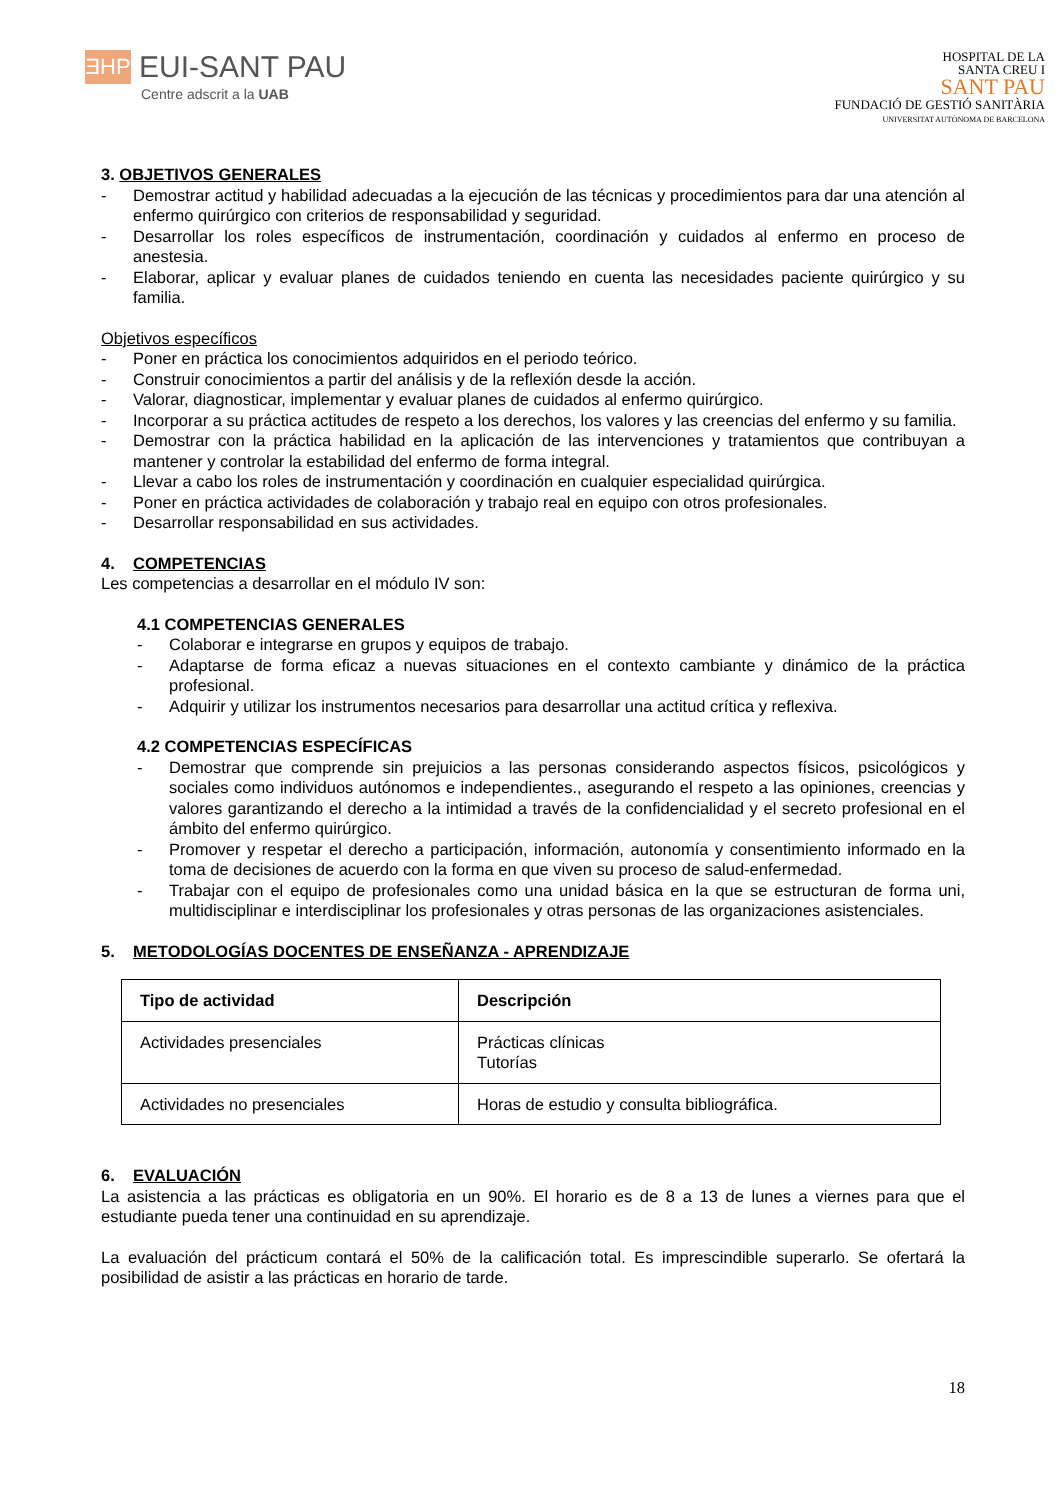ƎHP
EUI-SANT PAU
Centre adscrit a la UAB
HOSPITAL DE LA
SANTA CREU I
SANT PAU
FUNDACIÓ DE GESTIÓ SANITÀRIA
UNIVERSITAT AUTÒNOMA DE BARCELONA
3. OBJETIVOS GENERALES
- Demostrar actitud y habilidad adecuadas a la ejecución de las técnicas y procedimientos para dar una atención al enfermo quirúrgico con criterios de responsabilidad y seguridad.
- Desarrollar los roles específicos de instrumentación, coordinación y cuidados al enfermo en proceso de anestesia.
- Elaborar, aplicar y evaluar planes de cuidados teniendo en cuenta las necesidades paciente quirúrgico y su familia.
Objetivos específicos
- Poner en práctica los conocimientos adquiridos en el periodo teórico.
- Construir conocimientos a partir del análisis y de la reflexión desde la acción.
- Valorar, diagnosticar, implementar y evaluar planes de cuidados al enfermo quirúrgico.
- Incorporar a su práctica actitudes de respeto a los derechos, los valores y las creencias del enfermo y su familia.
- Demostrar con la práctica habilidad en la aplicación de las intervenciones y tratamientos que contribuyan a mantener y controlar la estabilidad del enfermo de forma integral.
- Llevar a cabo los roles de instrumentación y coordinación en cualquier especialidad quirúrgica.
- Poner en práctica actividades de colaboración y trabajo real en equipo con otros profesionales.
- Desarrollar responsabilidad en sus actividades.
4. COMPETENCIAS
Les competencias a desarrollar en el módulo IV son:
4.1 COMPETENCIAS GENERALES
- Colaborar e integrarse en grupos y equipos de trabajo.
- Adaptarse de forma eficaz a nuevas situaciones en el contexto cambiante y dinámico de la práctica profesional.
- Adquirir y utilizar los instrumentos necesarios para desarrollar una actitud crítica y reflexiva.
4.2 COMPETENCIAS ESPECÍFICAS
- Demostrar que comprende sin prejuicios a las personas considerando aspectos físicos, psicológicos y sociales como individuos autónomos e independientes., asegurando el respeto a las opiniones, creencias y valores garantizando el derecho a la intimidad a través de la confidencialidad y el secreto profesional en el ámbito del enfermo quirúrgico.
- Promover y respetar el derecho a participación, información, autonomía y consentimiento informado en la toma de decisiones de acuerdo con la forma en que viven su proceso de salud-enfermedad.
- Trabajar con el equipo de profesionales como una unidad básica en la que se estructuran de forma uni, multidisciplinar e interdisciplinar los profesionales y otras personas de las organizaciones asistenciales.
5. METODOLOGÍAS DOCENTES DE ENSEÑANZA - APRENDIZAJE
| Tipo de actividad | Descripción |
| --- | --- |
| Actividades presenciales | Prácticas clínicas Tutorías |
| Actividades no presenciales | Horas de estudio y consulta bibliográfica. |
6. EVALUACIÓN
La asistencia a las prácticas es obligatoria en un 90%. El horario es de 8 a 13 de lunes a viernes para que el estudiante pueda tener una continuidad en su aprendizaje.
La evaluación del prácticum contará el 50% de la calificación total. Es imprescindible superarlo. Se ofertará la posibilidad de asistir a las prácticas en horario de tarde.
18